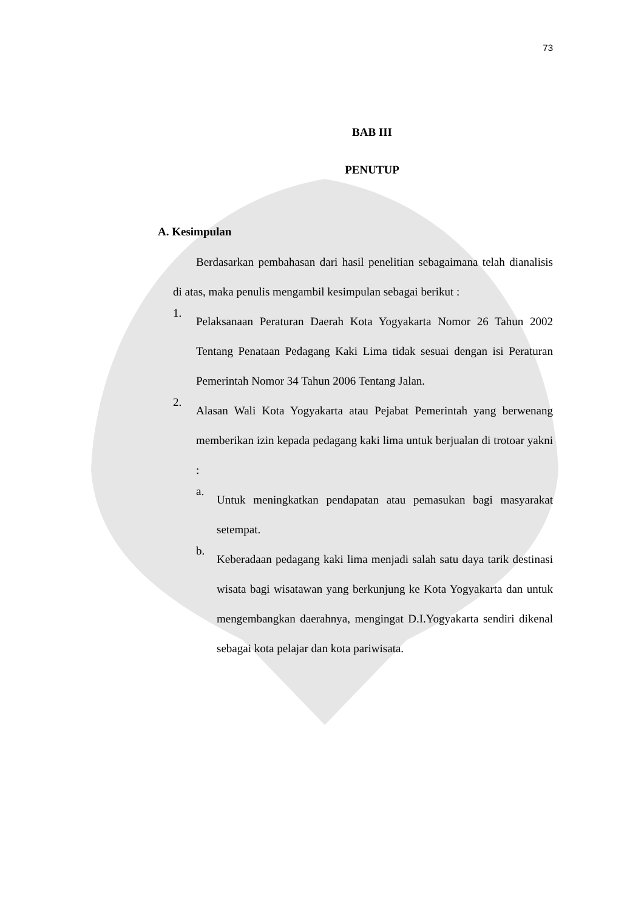73
BAB III
PENUTUP
A. Kesimpulan
Berdasarkan pembahasan dari hasil penelitian sebagaimana telah dianalisis di atas, maka penulis mengambil kesimpulan sebagai berikut :
1.
Pelaksanaan Peraturan Daerah Kota Yogyakarta Nomor 26 Tahun 2002 Tentang Penataan Pedagang Kaki Lima tidak sesuai dengan isi Peraturan Pemerintah Nomor 34 Tahun 2006 Tentang Jalan.
2.
Alasan Wali Kota Yogyakarta atau Pejabat Pemerintah yang berwenang memberikan izin kepada pedagang kaki lima untuk berjualan di trotoar yakni :
a.
Untuk meningkatkan pendapatan atau pemasukan bagi masyarakat setempat.
b.
Keberadaan pedagang kaki lima menjadi salah satu daya tarik destinasi wisata bagi wisatawan yang berkunjung ke Kota Yogyakarta dan untuk mengembangkan daerahnya, mengingat D.I.Yogyakarta sendiri dikenal sebagai kota pelajar dan kota pariwisata.